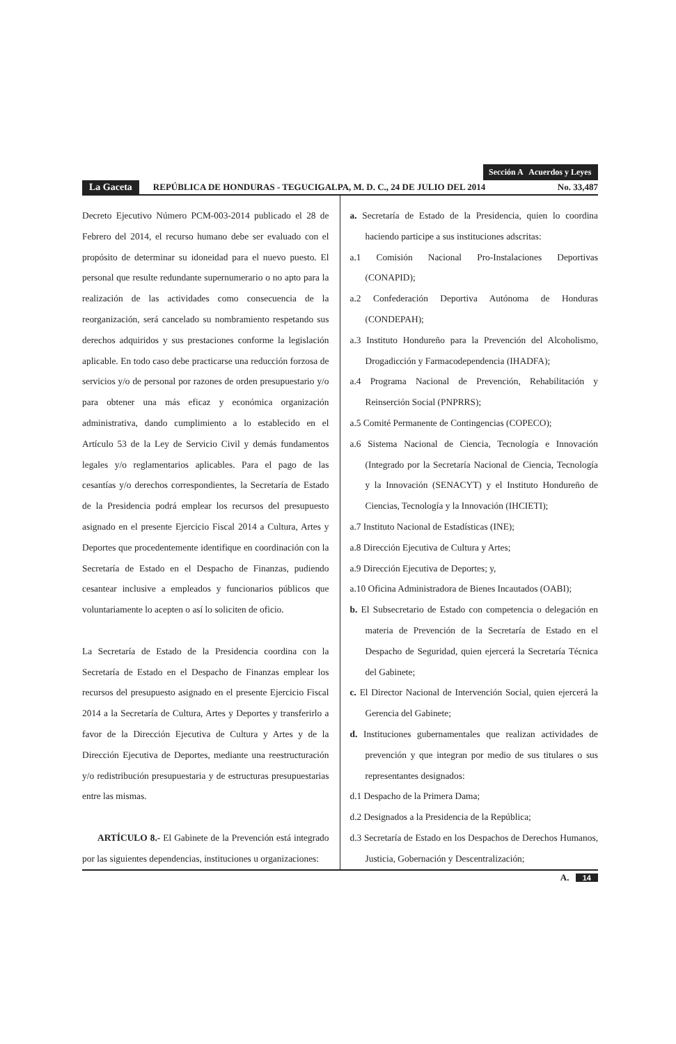Sección A Acuerdos y Leyes
La Gaceta REPÚBLICA DE HONDURAS - TEGUCIGALPA, M. D. C., 24 DE JULIO DEL 2014 No. 33,487
Decreto Ejecutivo Número PCM-003-2014 publicado el 28 de Febrero del 2014, el recurso humano debe ser evaluado con el propósito de determinar su idoneidad para el nuevo puesto. El personal que resulte redundante supernumerario o no apto para la realización de las actividades como consecuencia de la reorganización, será cancelado su nombramiento respetando sus derechos adquiridos y sus prestaciones conforme la legislación aplicable. En todo caso debe practicarse una reducción forzosa de servicios y/o de personal por razones de orden presupuestario y/o para obtener una más eficaz y económica organización administrativa, dando cumplimiento a lo establecido en el Artículo 53 de la Ley de Servicio Civil y demás fundamentos legales y/o reglamentarios aplicables. Para el pago de las cesantías y/o derechos correspondientes, la Secretaría de Estado de la Presidencia podrá emplear los recursos del presupuesto asignado en el presente Ejercicio Fiscal 2014 a Cultura, Artes y Deportes que procedentemente identifique en coordinación con la Secretaría de Estado en el Despacho de Finanzas, pudiendo cesantear inclusive a empleados y funcionarios públicos que voluntariamente lo acepten o así lo soliciten de oficio.
La Secretaría de Estado de la Presidencia coordina con la Secretaría de Estado en el Despacho de Finanzas emplear los recursos del presupuesto asignado en el presente Ejercicio Fiscal 2014 a la Secretaría de Cultura, Artes y Deportes y transferirlo a favor de la Dirección Ejecutiva de Cultura y Artes y de la Dirección Ejecutiva de Deportes, mediante una reestructuración y/o redistribución presupuestaria y de estructuras presupuestarias entre las mismas.
ARTÍCULO 8.- El Gabinete de la Prevención está integrado por las siguientes dependencias, instituciones u organizaciones:
a. Secretaría de Estado de la Presidencia, quien lo coordina haciendo participe a sus instituciones adscritas:
a.1 Comisión Nacional Pro-Instalaciones Deportivas (CONAPID);
a.2 Confederación Deportiva Autónoma de Honduras (CONDEPAH);
a.3 Instituto Hondureño para la Prevención del Alcoholismo, Drogadicción y Farmacodependencia (IHADFA);
a.4 Programa Nacional de Prevención, Rehabilitación y Reinserción Social (PNPRRS);
a.5 Comité Permanente de Contingencias (COPECO);
a.6 Sistema Nacional de Ciencia, Tecnología e Innovación (Integrado por la Secretaría Nacional de Ciencia, Tecnología y la Innovación (SENACYT) y el Instituto Hondureño de Ciencias, Tecnología y la Innovación (IHCIETI);
a.7 Instituto Nacional de Estadísticas (INE);
a.8 Dirección Ejecutiva de Cultura y Artes;
a.9 Dirección Ejecutiva de Deportes; y,
a.10 Oficina Administradora de Bienes Incautados (OABI);
b. El Subsecretario de Estado con competencia o delegación en materia de Prevención de la Secretaría de Estado en el Despacho de Seguridad, quien ejercerá la Secretaría Técnica del Gabinete;
c. El Director Nacional de Intervención Social, quien ejercerá la Gerencia del Gabinete;
d. Instituciones gubernamentales que realizan actividades de prevención y que integran por medio de sus titulares o sus representantes designados:
d.1 Despacho de la Primera Dama;
d.2 Designados a la Presidencia de la República;
d.3 Secretaría de Estado en los Despachos de Derechos Humanos, Justicia, Gobernación y Descentralización;
A. 14